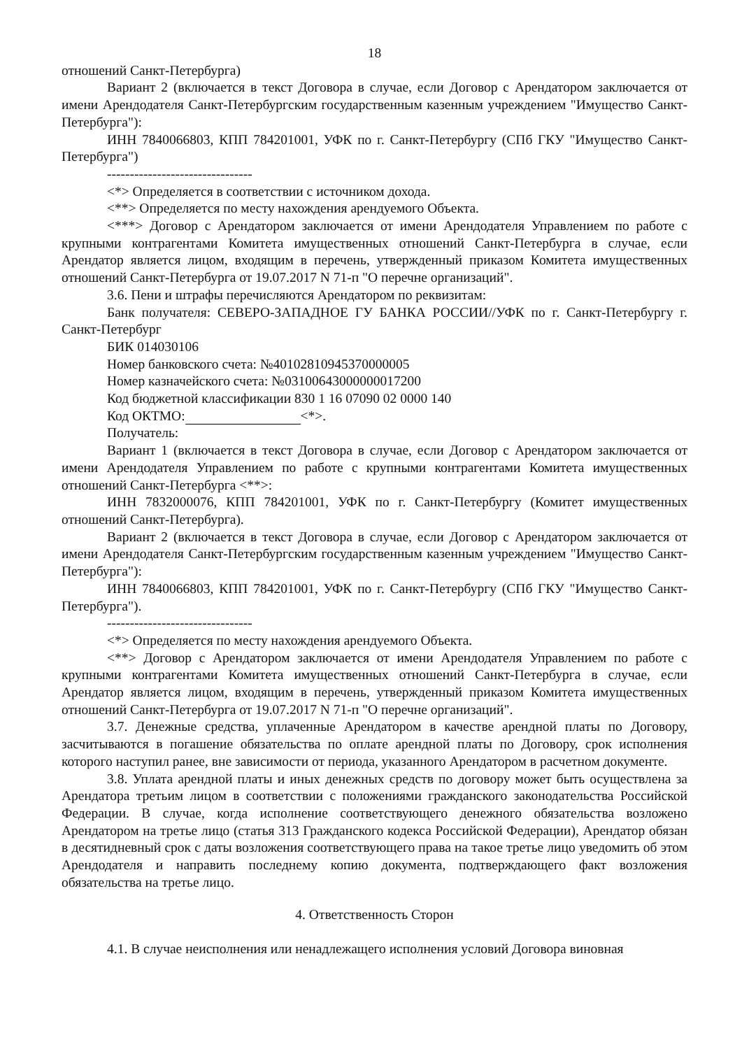18
отношений Санкт-Петербурга)
Вариант 2 (включается в текст Договора в случае, если Договор с Арендатором заключается от имени Арендодателя Санкт-Петербургским государственным казенным учреждением "Имущество Санкт-Петербурга"):
ИНН 7840066803, КПП 784201001, УФК по г. Санкт-Петербургу (СПб ГКУ "Имущество Санкт-Петербурга")
--------------------------------
<*> Определяется в соответствии с источником дохода.
<**> Определяется по месту нахождения арендуемого Объекта.
<***> Договор с Арендатором заключается от имени Арендодателя Управлением по работе с крупными контрагентами Комитета имущественных отношений Санкт-Петербурга в случае, если Арендатор является лицом, входящим в перечень, утвержденный приказом Комитета имущественных отношений Санкт-Петербурга от 19.07.2017 N 71-п "О перечне организаций".
3.6. Пени и штрафы перечисляются Арендатором по реквизитам:
Банк получателя: СЕВЕРО-ЗАПАДНОЕ ГУ БАНКА РОССИИ//УФК по г. Санкт-Петербургу г. Санкт-Петербург
БИК 014030106
Номер банковского счета: №40102810945370000005
Номер казначейского счета: №03100643000000017200
Код бюджетной классификации 830 1 16 07090 02 0000 140
Код ОКТМО: <*>.
Получатель:
Вариант 1 (включается в текст Договора в случае, если Договор с Арендатором заключается от имени Арендодателя Управлением по работе с крупными контрагентами Комитета имущественных отношений Санкт-Петербурга <**>:
ИНН 7832000076, КПП 784201001, УФК по г. Санкт-Петербургу (Комитет имущественных отношений Санкт-Петербурга).
Вариант 2 (включается в текст Договора в случае, если Договор с Арендатором заключается от имени Арендодателя Санкт-Петербургским государственным казенным учреждением "Имущество Санкт-Петербурга"):
ИНН 7840066803, КПП 784201001, УФК по г. Санкт-Петербургу (СПб ГКУ "Имущество Санкт-Петербурга").
--------------------------------
<*> Определяется по месту нахождения арендуемого Объекта.
<**> Договор с Арендатором заключается от имени Арендодателя Управлением по работе с крупными контрагентами Комитета имущественных отношений Санкт-Петербурга в случае, если Арендатор является лицом, входящим в перечень, утвержденный приказом Комитета имущественных отношений Санкт-Петербурга от 19.07.2017 N 71-п "О перечне организаций".
3.7. Денежные средства, уплаченные Арендатором в качестве арендной платы по Договору, засчитываются в погашение обязательства по оплате арендной платы по Договору, срок исполнения которого наступил ранее, вне зависимости от периода, указанного Арендатором в расчетном документе.
3.8. Уплата арендной платы и иных денежных средств по договору может быть осуществлена за Арендатора третьим лицом в соответствии с положениями гражданского законодательства Российской Федерации. В случае, когда исполнение соответствующего денежного обязательства возложено Арендатором на третье лицо (статья 313 Гражданского кодекса Российской Федерации), Арендатор обязан в десятидневный срок с даты возложения соответствующего права на такое третье лицо уведомить об этом Арендодателя и направить последнему копию документа, подтверждающего факт возложения обязательства на третье лицо.
4. Ответственность Сторон
4.1. В случае неисполнения или ненадлежащего исполнения условий Договора виновная